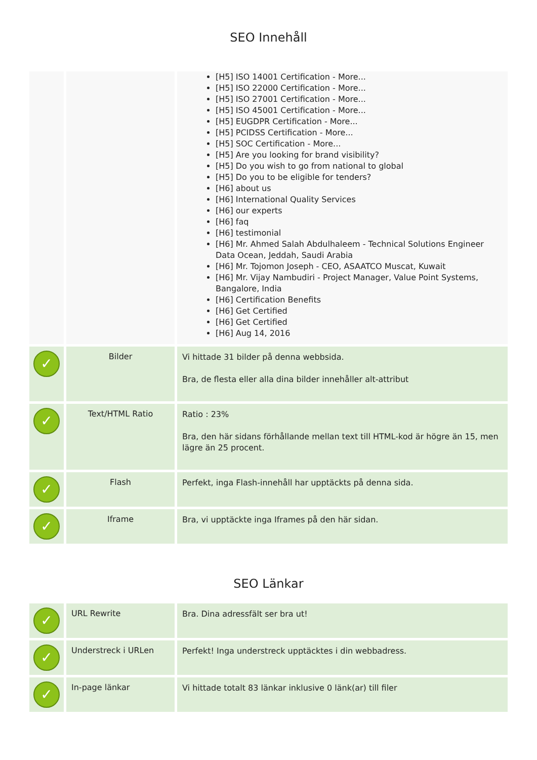SEO Innehåll
| | | [H5] ISO 14001 Certification - More... [H5] ISO 22000 Certification - More... [H5] ISO 27001 Certification - More... [H5] ISO 45001 Certification - More... [H5] EUGDPR Certification - More... [H5] PCIDSS Certification - More... [H5] SOC Certification - More... [H5] Are you looking for brand visibility? [H5] Do you wish to go from national to global [H5] Do you to be eligible for tenders? [H6] about us [H6] International Quality Services [H6] our experts [H6] faq [H6] testimonial [H6] Mr. Ahmed Salah Abdulhaleem - Technical Solutions Engineer Data Ocean, Jeddah, Saudi Arabia [H6] Mr. Tojomon Joseph - CEO, ASAATCO Muscat, Kuwait [H6] Mr. Vijay Nambudiri - Project Manager, Value Point Systems, Bangalore, India [H6] Certification Benefits [H6] Get Certified [H6] Get Certified [H6] Aug 14, 2016 |
| ✓ | Bilder | Vi hittade 31 bilder på denna webbsida. Bra, de flesta eller alla dina bilder innehåller alt-attribut |
| ✓ | Text/HTML Ratio | Ratio : 23% Bra, den här sidans förhållande mellan text till HTML-kod är högre än 15, men lägre än 25 procent. |
| ✓ | Flash | Perfekt, inga Flash-innehåll har upptäckts på denna sida. |
| ✓ | Iframe | Bra, vi upptäckte inga Iframes på den här sidan. |
SEO Länkar
| ✓ | URL Rewrite | Bra. Dina adressfält ser bra ut! |
| ✓ | Understreck i URLen | Perfekt! Inga understreck upptäcktes i din webbadress. |
| ✓ | In-page länkar | Vi hittade totalt 83 länkar inklusive 0 länk(ar) till filer |